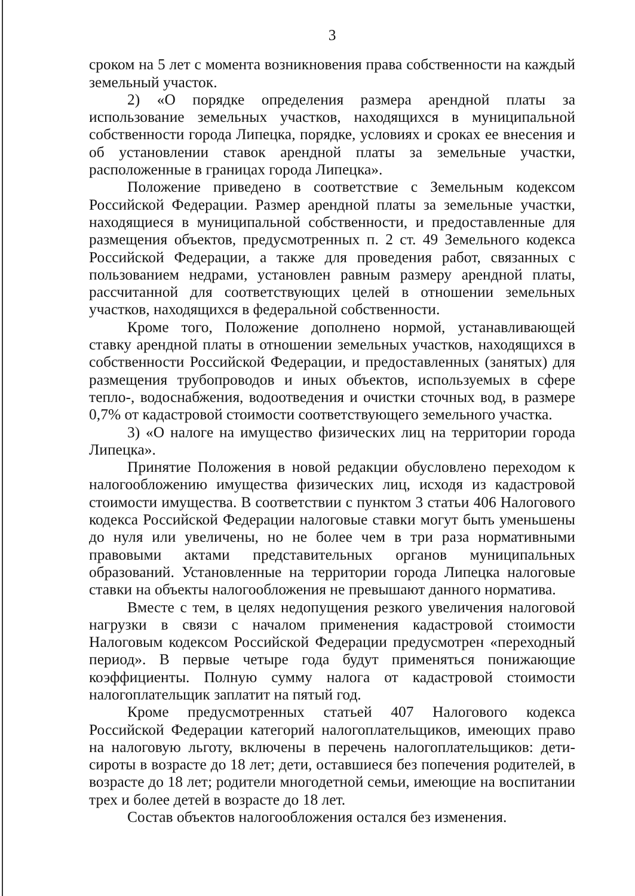3
сроком на 5 лет с момента возникновения права собственности на каждый земельный участок.
2) «О порядке определения размера арендной платы за использование земельных участков, находящихся в муниципальной собственности города Липецка, порядке, условиях и сроках ее внесения и об установлении ставок арендной платы за земельные участки, расположенные в границах города Липецка».
Положение приведено в соответствие с Земельным кодексом Российской Федерации. Размер арендной платы за земельные участки, находящиеся в муниципальной собственности, и предоставленные для размещения объектов, предусмотренных п. 2 ст. 49 Земельного кодекса Российской Федерации, а также для проведения работ, связанных с пользованием недрами, установлен равным размеру арендной платы, рассчитанной для соответствующих целей в отношении земельных участков, находящихся в федеральной собственности.
Кроме того, Положение дополнено нормой, устанавливающей ставку арендной платы в отношении земельных участков, находящихся в собственности Российской Федерации, и предоставленных (занятых) для размещения трубопроводов и иных объектов, используемых в сфере тепло-, водоснабжения, водоотведения и очистки сточных вод, в размере 0,7% от кадастровой стоимости соответствующего земельного участка.
3) «О налоге на имущество физических лиц на территории города Липецка».
Принятие Положения в новой редакции обусловлено переходом к налогообложению имущества физических лиц, исходя из кадастровой стоимости имущества. В соответствии с пунктом 3 статьи 406 Налогового кодекса Российской Федерации налоговые ставки могут быть уменьшены до нуля или увеличены, но не более чем в три раза нормативными правовыми актами представительных органов муниципальных образований. Установленные на территории города Липецка налоговые ставки на объекты налогообложения не превышают данного норматива.
Вместе с тем, в целях недопущения резкого увеличения налоговой нагрузки в связи с началом применения кадастровой стоимости Налоговым кодексом Российской Федерации предусмотрен «переходный период». В первые четыре года будут применяться понижающие коэффициенты. Полную сумму налога от кадастровой стоимости налогоплательщик заплатит на пятый год.
Кроме предусмотренных статьей 407 Налогового кодекса Российской Федерации категорий налогоплательщиков, имеющих право на налоговую льготу, включены в перечень налогоплательщиков: дети-сироты в возрасте до 18 лет; дети, оставшиеся без попечения родителей, в возрасте до 18 лет; родители многодетной семьи, имеющие на воспитании трех и более детей в возрасте до 18 лет.
Состав объектов налогообложения остался без изменения.